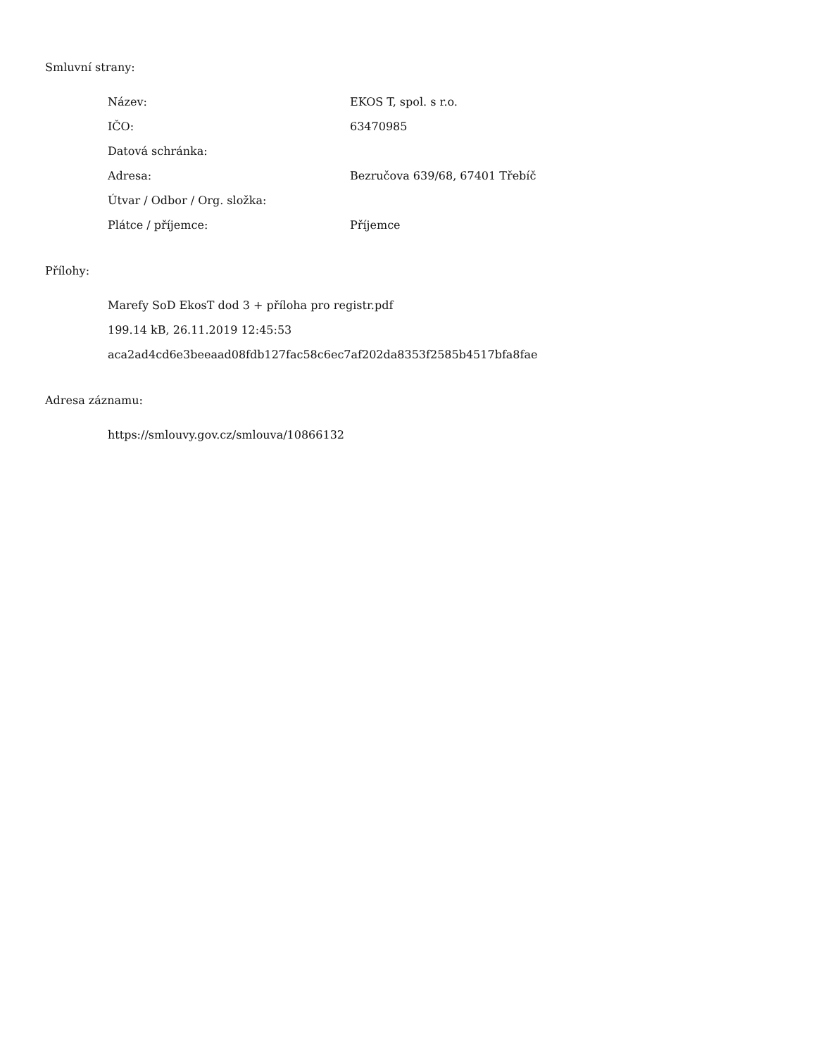Smluvní strany:
| Název: | EKOS T, spol. s r.o. |
| IČO: | 63470985 |
| Datová schránka: | |
| Adresa: | Bezručova 639/68, 67401 Třebíč |
| Útvar / Odbor / Org. složka: | |
| Plátce / příjemce: | Příjemce |
Přílohy:
Marefy SoD EkosT dod 3 + příloha pro registr.pdf
199.14 kB, 26.11.2019 12:45:53
aca2ad4cd6e3beeaad08fdb127fac58c6ec7af202da8353f2585b4517bfa8fae
Adresa záznamu:
https://smlouvy.gov.cz/smlouva/10866132